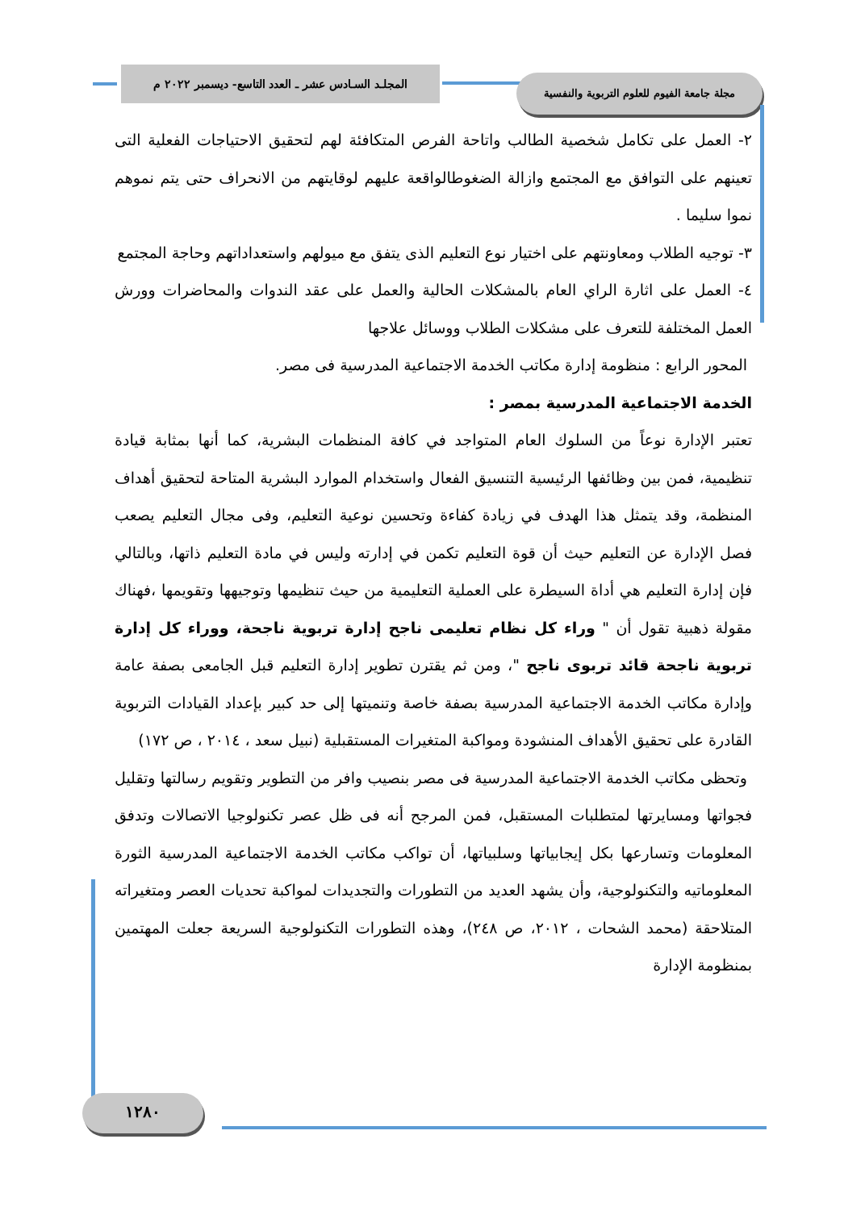المجلـد السـادس عشر ـ العدد التاسع- ديسمبر ٢٠٢٢ م
مجلة جامعة الفيوم للعلوم التربوية والنفسية
٢- العمل على تكامل شخصية الطالب واتاحة الفرص المتكافئة لهم لتحقيق الاحتياجات الفعلية التى تعينهم على التوافق مع المجتمع وازالة الضغوطالواقعة عليهم لوقايتهم من الانحراف حتى يتم نموهم نموا سليما .
٣- توجيه الطلاب ومعاونتهم على اختيار نوع التعليم الذى يتفق مع ميولهم واستعداداتهم وحاجة المجتمع
٤- العمل على اثارة الراي العام بالمشكلات الحالية والعمل على عقد الندوات والمحاضرات وورش العمل المختلفة للتعرف على مشكلات الطلاب ووسائل علاجها
المحور الرابع : منظومة إدارة مكاتب الخدمة الاجتماعية المدرسية فى مصر.
الخدمة الاجتماعية المدرسية بمصر :
تعتبر الإدارة نوعاً من السلوك العام المتواجد في كافة المنظمات البشرية، كما أنها بمثابة قيادة تنظيمية، فمن بين وظائفها الرئيسية التنسيق الفعال واستخدام الموارد البشرية المتاحة لتحقيق أهداف المنظمة، وقد يتمثل هذا الهدف في زيادة كفاءة وتحسين نوعية التعليم، وفى مجال التعليم يصعب فصل الإدارة عن التعليم حيث أن قوة التعليم تكمن في إدارته وليس في مادة التعليم ذاتها، وبالتالي فإن إدارة التعليم هي أداة السيطرة على العملية التعليمية من حيث تنظيمها وتوجيهها وتقويمها ،فهناك مقولة ذهبية تقول أن " وراء كل نظام تعليمى ناجح إدارة تربوية ناجحة، ووراء كل إدارة تربوية ناجحة قائد تربوى ناجح "، ومن ثم يقترن تطوير إدارة التعليم قبل الجامعى بصفة عامة وإدارة مكاتب الخدمة الاجتماعية المدرسية بصفة خاصة وتنميتها إلى حد كبير بإعداد القيادات التربوية القادرة على تحقيق الأهداف المنشودة ومواكبة المتغيرات المستقبلية (نبيل سعد ، ٢٠١٤ ، ص ١٧٢)
وتحظى مكاتب الخدمة الاجتماعية المدرسية فى مصر بنصيب وافر من التطوير وتقويم رسالتها وتقليل فجواتها ومسايرتها لمتطلبات المستقبل، فمن المرجح أنه فى ظل عصر تكنولوجيا الاتصالات وتدفق المعلومات وتسارعها بكل إيجابياتها وسلبياتها، أن تواكب مكاتب الخدمة الاجتماعية المدرسية الثورة المعلوماتيه والتكنولوجية، وأن يشهد العديد من التطورات والتجديدات لمواكبة تحديات العصر ومتغيراته المتلاحقة (محمد الشحات ، ٢٠١٢، ص ٢٤٨)، وهذه التطورات التكنولوجية السريعة جعلت المهتمين بمنظومة الإدارة
١٢٨٠